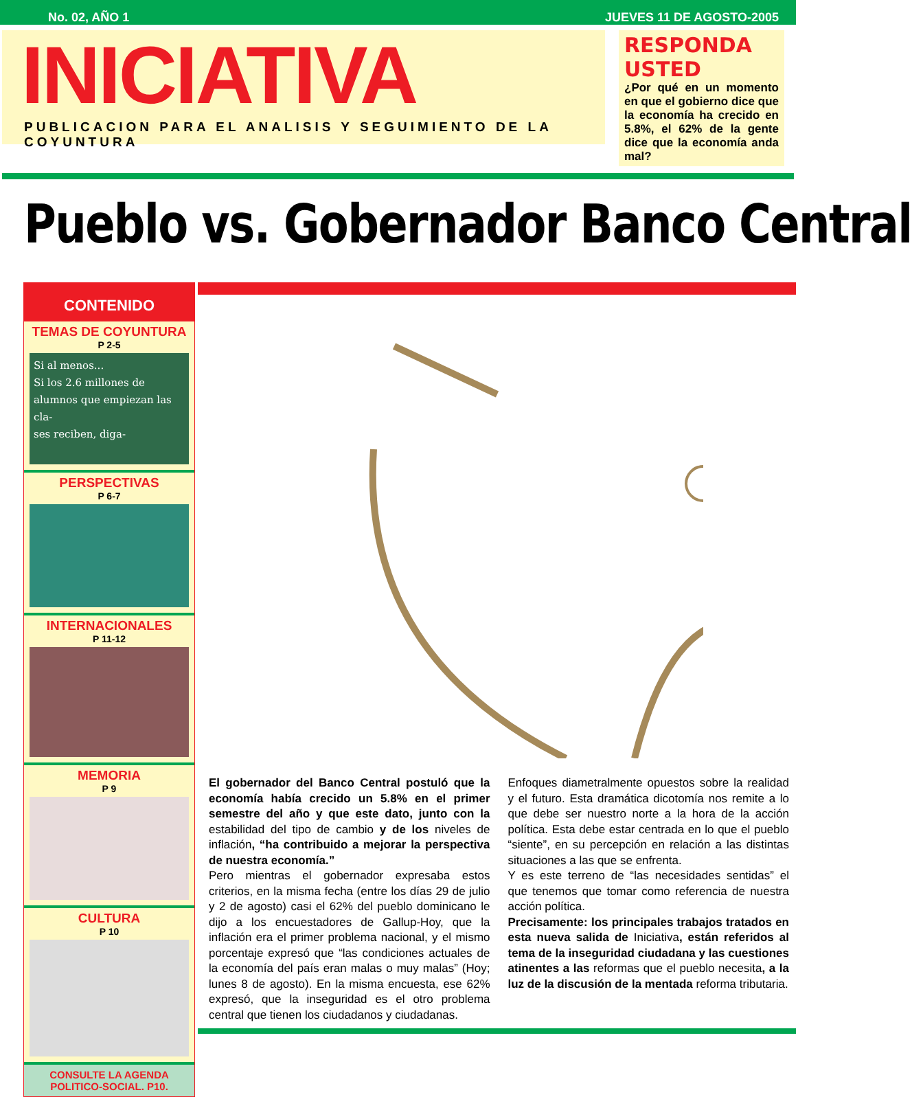No. 02, AÑO 1 JUEVES 11 DE AGOSTO-2005
INICIATIVA
PUBLICACION PARA EL ANALISIS Y SEGUIMIENTO DE LA COYUNTURA
RESPONDA USTED
¿Por qué en un momento en que el gobierno dice que la economía ha crecido en 5.8%, el 62% de la gente dice que la economía anda mal?
Pueblo vs. Gobernador Banco Central
CONTENIDO
TEMAS DE COYUNTURA
P 2-5
Si al menos...
Si los 2.6 millones de alumnos que empiezan las cla-
ses reciben, diga-
PERSPECTIVAS
P 6-7
INTERNACIONALES
P 11-12
MEMORIA
P 9
CULTURA
P 10
CONSULTE LA AGENDA POLITICO-SOCIAL. P10.
El gobernador del Banco Central postuló que la economía había crecido un 5.8% en el primer semestre del año y que este dato, junto con la estabilidad del tipo de cambio y de los niveles de inflación, “ha contribuido a mejorar la perspectiva de nuestra economía.”
Pero mientras el gobernador expresaba estos criterios, en la misma fecha (entre los días 29 de julio y 2 de agosto) casi el 62% del pueblo dominicano le dijo a los encuestadores de Gallup-Hoy, que la inflación era el primer problema nacional, y el mismo porcentaje expresó que “las condiciones actuales de la economía del país eran malas o muy malas” (Hoy; lunes 8 de agosto). En la misma encuesta, ese 62% expresó, que la inseguridad es el otro problema central que tienen los ciudadanos y ciudadanas.
Enfoques diametralmente opuestos sobre la realidad y el futuro. Esta dramática dicotomía nos remite a lo que debe ser nuestro norte a la hora de la acción política. Esta debe estar centrada en lo que el pueblo “siente”, en su percepción en relación a las distintas situaciones a las que se enfrenta.
Y es este terreno de “las necesidades sentidas” el que tenemos que tomar como referencia de nuestra acción política.
Precisamente: los principales trabajos tratados en esta nueva salida de Iniciativa, están referidos al tema de la inseguridad ciudadana y las cuestiones atinentes a las reformas que el pueblo necesita, a la luz de la discusión de la mentada reforma tributaria.